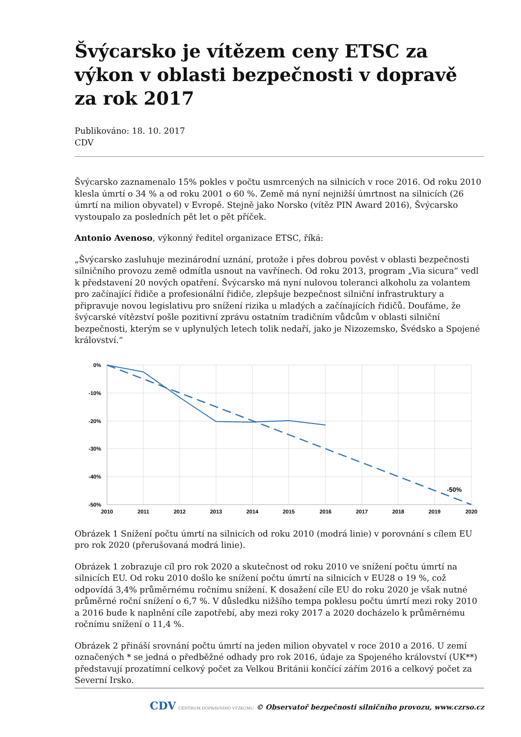Švýcarsko je vítězem ceny ETSC za výkon v oblasti bezpečnosti v dopravě za rok 2017
Publikováno: 18. 10. 2017
CDV
Švýcarsko zaznamenalo 15% pokles v počtu usmrcených na silnicích v roce 2016. Od roku 2010 klesla úmrtí o 34 % a od roku 2001 o 60 %. Země má nyní nejnižší úmrtnost na silnicích (26 úmrtí na milion obyvatel) v Evropě. Stejně jako Norsko (vítěz PIN Award 2016), Švýcarsko vystoupalo za posledních pět let o pět příček.
Antonio Avenoso, výkonný ředitel organizace ETSC, říká:
„Švýcarsko zasluhuje mezinárodní uznání, protože i přes dobrou pověst v oblasti bezpečnosti silničního provozu země odmítla usnout na vavřínech. Od roku 2013, program „Via sicura“ vedl k představení 20 nových opatření. Švýcarsko má nyní nulovou toleranci alkoholu za volantem pro začínající řidiče a profesionální řidiče, zlepšuje bezpečnost silniční infrastruktury a připravuje novou legislativu pro snížení rizika u mladých a začínajících řidičů. Doufáme, že švýcarské vítězství pošle pozitivní zprávu ostatním tradičním vůdcům v oblasti silniční bezpečnosti, kterým se v uplynulých letech tolik nedaří, jako je Nizozemsko, Švédsko a Spojené království.“
0%
-10%
-20%
-30%
-40%
-50%
2010
2011
2012
2013
2014
2015
2016
2017
2018
2019
2020
-50%
Obrázek 1 Snížení počtu úmrtí na silnicích od roku 2010 (modrá linie) v porovnání s cílem EU pro rok 2020 (přerušovaná modrá linie).
Obrázek 1 zobrazuje cíl pro rok 2020 a skutečnost od roku 2010 ve snížení počtu úmrtí na silnicích EU. Od roku 2010 došlo ke snížení počtu úmrtí na silnicích v EU28 o 19 %, což odpovídá 3,4% průměrnému ročnímu snížení. K dosažení cíle EU do roku 2020 je však nutné průměrné roční snížení o 6,7 %. V důsledku nižšího tempa poklesu počtu úmrtí mezi roky 2010 a 2016 bude k naplnění cíle zapotřebí, aby mezi roky 2017 a 2020 docházelo k průměrnému ročnímu snížení o 11,4 %.
Obrázek 2 přináší srovnání počtu úmrtí na jeden milion obyvatel v roce 2010 a 2016. U zemí označených * se jedná o předběžné odhady pro rok 2016, údaje za Spojeného království (UK**) představují prozatímní celkový počet za Velkou Británii končící zářím 2016 a celkový počet za Severní Irsko.
CDV CENTRUM DOPRAVNÍHO VÝZKUMU © Observatoř bezpečnosti silničního provozu, www.czrso.cz